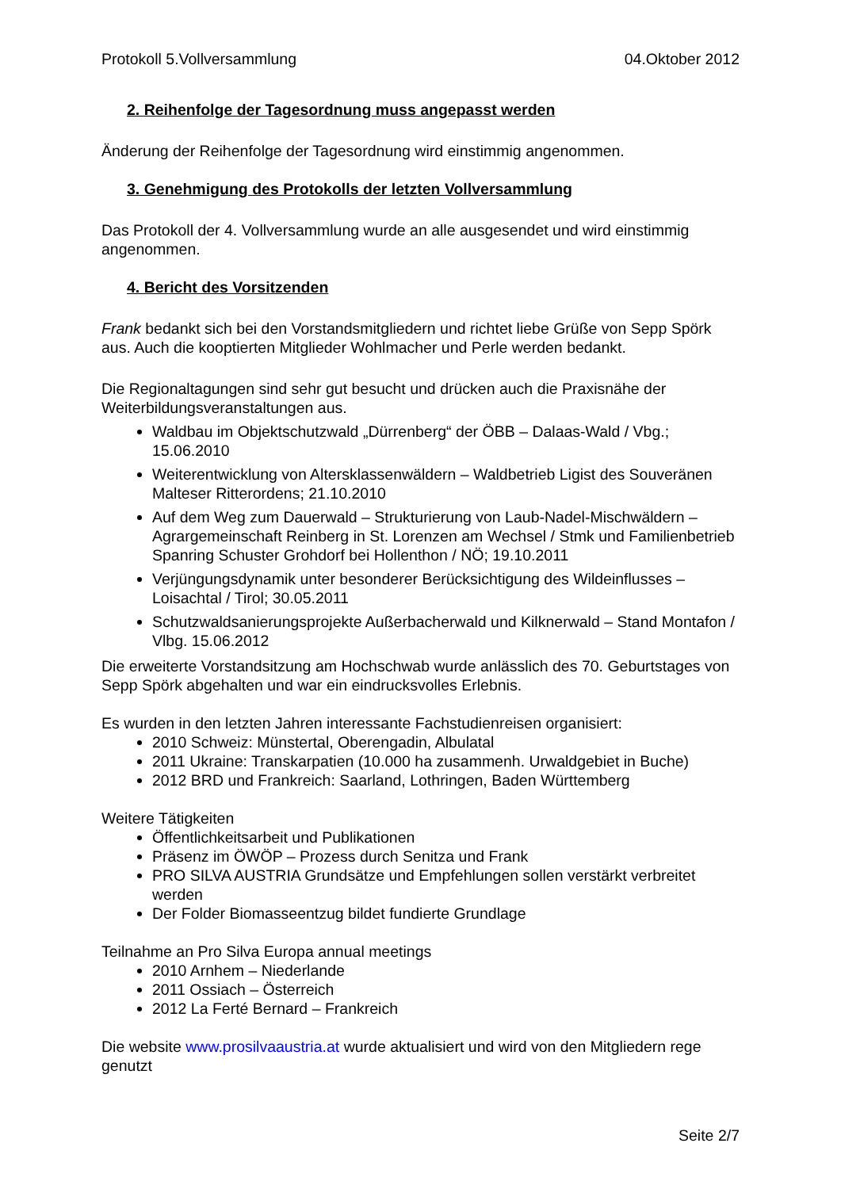Protokoll 5.Vollversammlung 04.Oktober 2012
2. Reihenfolge der Tagesordnung muss angepasst werden
Änderung der Reihenfolge der Tagesordnung wird einstimmig angenommen.
3. Genehmigung des Protokolls der letzten Vollversammlung
Das Protokoll der 4. Vollversammlung wurde an alle ausgesendet und wird einstimmig angenommen.
4. Bericht des Vorsitzenden
Frank bedankt sich bei den Vorstandsmitgliedern und richtet liebe Grüße von Sepp Spörk aus. Auch die kooptierten Mitglieder Wohlmacher und Perle werden bedankt.
Die Regionaltagungen sind sehr gut besucht und drücken auch die Praxisnähe der Weiterbildungsveranstaltungen aus.
Waldbau im Objektschutzwald „Dürrenberg“ der ÖBB – Dalaas-Wald / Vbg.; 15.06.2010
Weiterentwicklung von Altersklassenwäldern – Waldbetrieb Ligist des Souveränen Malteser Ritterordens; 21.10.2010
Auf dem Weg zum Dauerwald – Strukturierung von Laub-Nadel-Mischwäldern – Agrargemeinschaft Reinberg in St. Lorenzen am Wechsel / Stmk und Familienbetrieb Spanring Schuster Grohdorf bei Hollenthon / NÖ; 19.10.2011
Verjüngungsdynamik unter besonderer Berücksichtigung des Wildeinflusses – Loisachtal / Tirol; 30.05.2011
Schutzwaldsanierungsprojekte Außerbacherwald und Kilknerwald – Stand Montafon / Vlbg. 15.06.2012
Die erweiterte Vorstandsitzung am Hochschwab wurde anlässlich des 70. Geburtstages von Sepp Spörk abgehalten und war ein eindrucksvolles Erlebnis.
Es wurden in den letzten Jahren interessante Fachstudienreisen organisiert:
2010 Schweiz: Münstertal, Oberengadin, Albulatal
2011 Ukraine: Transkarpatien (10.000 ha zusammenh. Urwaldgebiet in Buche)
2012 BRD und Frankreich: Saarland, Lothringen, Baden Württemberg
Weitere Tätigkeiten
Öffentlichkeitsarbeit und Publikationen
Präsenz im ÖWÖP – Prozess durch Senitza und Frank
PRO SILVA AUSTRIA Grundsätze und Empfehlungen sollen verstärkt verbreitet werden
Der Folder Biomasseentzug bildet fundierte Grundlage
Teilnahme an Pro Silva Europa annual meetings
2010 Arnhem – Niederlande
2011 Ossiach – Österreich
2012 La Ferté Bernard – Frankreich
Die website www.prosilvaaustria.at wurde aktualisiert und wird von den Mitgliedern rege genutzt
Seite 2/7